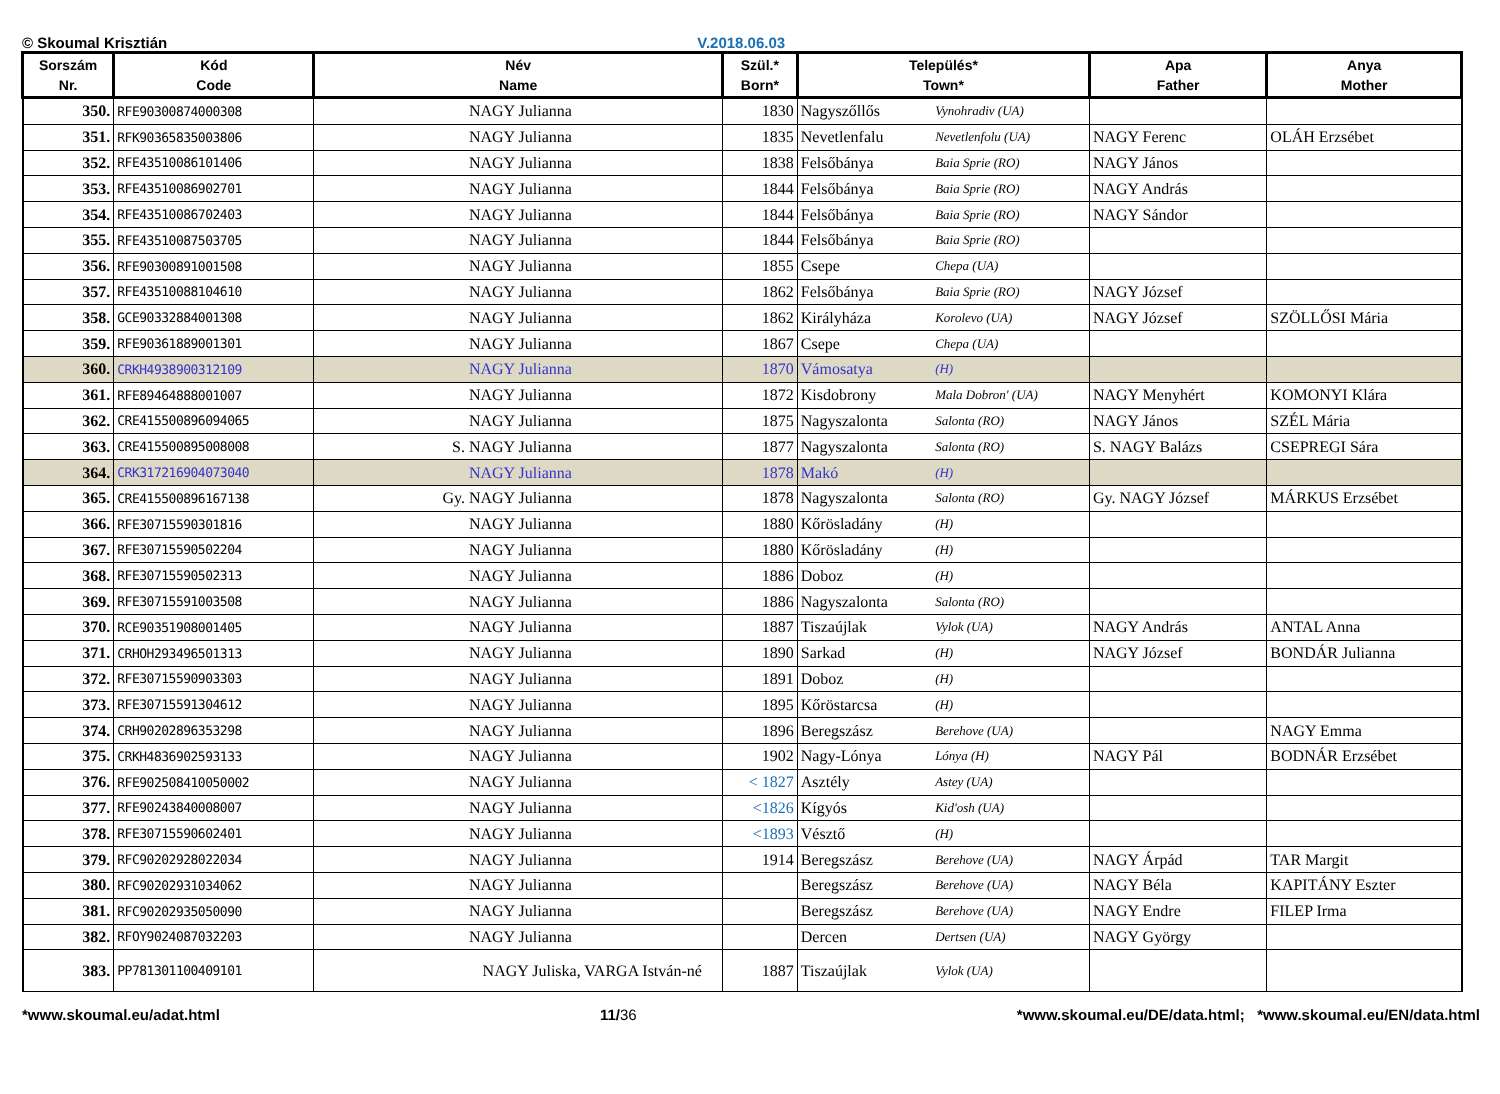© Skoumal Krisztián V.2018.06.03
| Sorszám Nr. | Kód Code | Név Name | Szül.* Born* | Település* Town* | | Apa Father | Anya Mother |
| --- | --- | --- | --- | --- | --- | --- | --- |
| 350. | RFE90300874000308 | NAGY Julianna | 1830 | Nagyszőllős | Vynohradiv (UA) | | |
| 351. | RFK90365835003806 | NAGY Julianna | 1835 | Nevetlenfalu | Nevetlenfolu (UA) | NAGY Ferenc | OLÁH Erzsébet |
| 352. | RFE43510086101406 | NAGY Julianna | 1838 | Felsőbánya | Baia Sprie (RO) | NAGY János | |
| 353. | RFE43510086902701 | NAGY Julianna | 1844 | Felsőbánya | Baia Sprie (RO) | NAGY András | |
| 354. | RFE43510086702403 | NAGY Julianna | 1844 | Felsőbánya | Baia Sprie (RO) | NAGY Sándor | |
| 355. | RFE43510087503705 | NAGY Julianna | 1844 | Felsőbánya | Baia Sprie (RO) | | |
| 356. | RFE90300891001508 | NAGY Julianna | 1855 | Csepe | Chepa (UA) | | |
| 357. | RFE43510088104610 | NAGY Julianna | 1862 | Felsőbánya | Baia Sprie (RO) | NAGY József | |
| 358. | GCE90332884001308 | NAGY Julianna | 1862 | Királyháza | Korolevo (UA) | NAGY József | SZÖLLŐSI Mária |
| 359. | RFE90361889001301 | NAGY Julianna | 1867 | Csepe | Chepa (UA) | | |
| 360. | CRKH4938900312109 | NAGY Julianna | 1870 | Vámosatya | (H) | | |
| 361. | RFE89464888001007 | NAGY Julianna | 1872 | Kisdobrony | Mala Dobron' (UA) | NAGY Menyhért | KOMONYI Klára |
| 362. | CRE415500896094065 | NAGY Julianna | 1875 | Nagyszalonta | Salonta (RO) | NAGY János | SZÉL Mária |
| 363. | CRE415500895008008 | S. NAGY Julianna | 1877 | Nagyszalonta | Salonta (RO) | S. NAGY Balázs | CSEPREGI Sára |
| 364. | CRK317216904073040 | NAGY Julianna | 1878 | Makó | (H) | | |
| 365. | CRE415500896167138 | Gy. NAGY Julianna | 1878 | Nagyszalonta | Salonta (RO) | Gy. NAGY József | MÁRKUS Erzsébet |
| 366. | RFE30715590301816 | NAGY Julianna | 1880 | Kőrösladány | (H) | | |
| 367. | RFE30715590502204 | NAGY Julianna | 1880 | Kőrösladány | (H) | | |
| 368. | RFE30715590502313 | NAGY Julianna | 1886 | Doboz | (H) | | |
| 369. | RFE30715591003508 | NAGY Julianna | 1886 | Nagyszalonta | Salonta (RO) | | |
| 370. | RCE90351908001405 | NAGY Julianna | 1887 | Tiszaújlak | Vylok (UA) | NAGY András | ANTAL Anna |
| 371. | CRHOH293496501313 | NAGY Julianna | 1890 | Sarkad | (H) | NAGY József | BONDÁR Julianna |
| 372. | RFE30715590903303 | NAGY Julianna | 1891 | Doboz | (H) | | |
| 373. | RFE30715591304612 | NAGY Julianna | 1895 | Kőröstarcsa | (H) | | |
| 374. | CRH90202896353298 | NAGY Julianna | 1896 | Beregszász | Berehove (UA) | | NAGY Emma |
| 375. | CRKH4836902593133 | NAGY Julianna | 1902 | Nagy-Lónya | Lónya (H) | NAGY Pál | BODNÁR Erzsébet |
| 376. | RFE902508410050002 | NAGY Julianna | < 1827 | Asztély | Astey (UA) | | |
| 377. | RFE90243840008007 | NAGY Julianna | <1826 | Kígyós | Kid'osh (UA) | | |
| 378. | RFE30715590602401 | NAGY Julianna | <1893 | Vésztő | (H) | | |
| 379. | RFC90202928022034 | NAGY Julianna | 1914 | Beregszász | Berehove (UA) | NAGY Árpád | TAR Margit |
| 380. | RFC90202931034062 | NAGY Julianna | | Beregszász | Berehove (UA) | NAGY Béla | KAPITÁNY Eszter |
| 381. | RFC90202935050090 | NAGY Julianna | | Beregszász | Berehove (UA) | NAGY Endre | FILEP Irma |
| 382. | RFOY9024087032203 | NAGY Julianna | | Dercen | Dertsen (UA) | NAGY György | |
| 383. | PP781301100409101 | NAGY Juliska, VARGA István-né | 1887 | Tiszaújlak | Vylok (UA) | | |
*www.skoumal.eu/adat.html 11/36 *www.skoumal.eu/DE/data.html; *www.skoumal.eu/EN/data.html